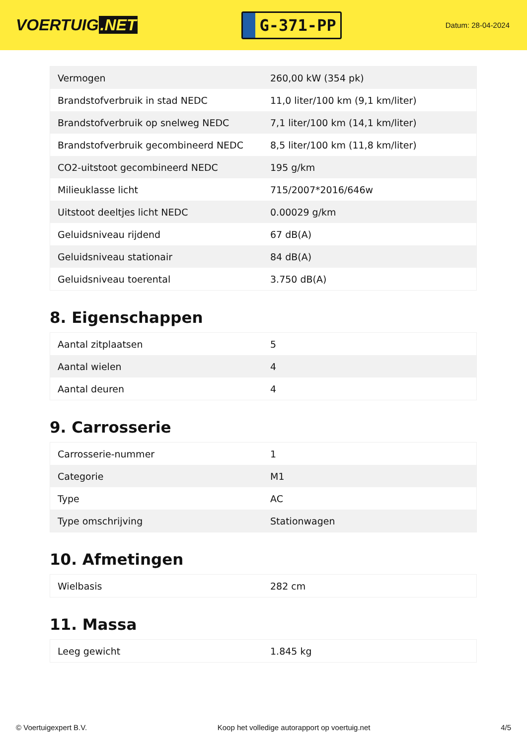VOERTUIG.NET
G-371-PP
Datum: 28-04-2024
| Vermogen | 260,00 kW (354 pk) |
| Brandstofverbruik in stad NEDC | 11,0 liter/100 km (9,1 km/liter) |
| Brandstofverbruik op snelweg NEDC | 7,1 liter/100 km (14,1 km/liter) |
| Brandstofverbruik gecombineerd NEDC | 8,5 liter/100 km (11,8 km/liter) |
| CO2-uitstoot gecombineerd NEDC | 195 g/km |
| Milieuklasse licht | 715/2007*2016/646w |
| Uitstoot deeltjes licht NEDC | 0.00029 g/km |
| Geluidsniveau rijdend | 67 dB(A) |
| Geluidsniveau stationair | 84 dB(A) |
| Geluidsniveau toerental | 3.750 dB(A) |
8. Eigenschappen
| Aantal zitplaatsen | 5 |
| Aantal wielen | 4 |
| Aantal deuren | 4 |
9. Carrosserie
| Carrosserie-nummer | 1 |
| Categorie | M1 |
| Type | AC |
| Type omschrijving | Stationwagen |
10. Afmetingen
| Wielbasis | 282 cm |
11. Massa
| Leeg gewicht | 1.845 kg |
© Voertuigexpert B.V. Koop het volledige autorapport op voertuig.net 4/5